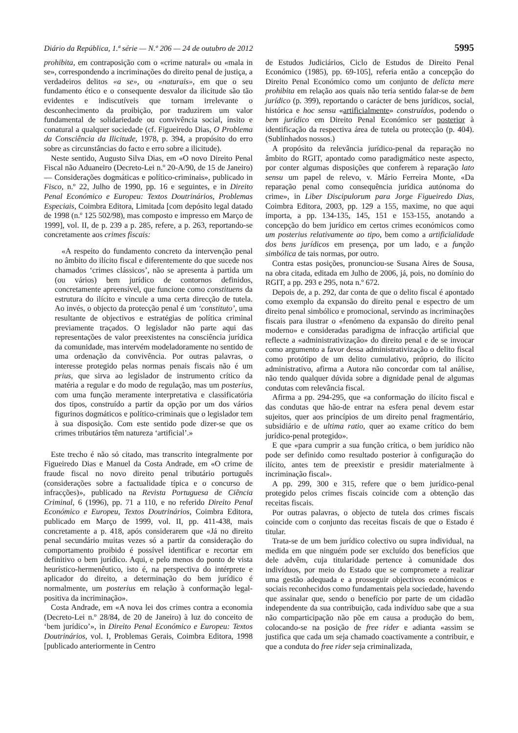Diário da República, 1.ª série — N.º 206 — 24 de outubro de 2012 5995
prohibita, em contraposição com o «crime natural» ou «mala in se», correspondendo a incriminações do direito penal de justiça, a verdadeiros delitos «a se», ou «naturais», em que o seu fundamento ético e o consequente desvalor da ilicitude são tão evidentes e indiscutíveis que tornam irrelevante o desconhecimento da proibição, por traduzirem um valor fundamental de solidariedade ou convivência social, ínsito e conatural a qualquer sociedade (cf. Figueiredo Dias, O Problema da Consciência da Ilicitude, 1978, p. 394, a propósito do erro sobre as circunstâncias do facto e erro sobre a ilicitude).
Neste sentido, Augusto Silva Dias, em «O novo Direito Penal Fiscal não Aduaneiro (Decreto-Lei n.º 20-A/90, de 15 de Janeiro) — Considerações dogmáticas e político-criminais», publicado in Fisco, n.º 22, Julho de 1990, pp. 16 e seguintes, e in Direito Penal Económico e Europeu: Textos Doutrinários, Problemas Especiais, Coimbra Editora, Limitada [com depósito legal datado de 1998 (n.º 125 502/98), mas composto e impresso em Março de 1999], vol. II, de p. 239 a p. 285, refere, a p. 263, reportando-se concretamente aos crimes fiscais:
«A respeito do fundamento concreto da intervenção penal no âmbito do ilícito fiscal e diferentemente do que sucede nos chamados ‘crimes clássicos’, não se apresenta à partida um (ou vários) bem jurídico de contornos definidos, concretamente apreensível, que funcione como constituens da estrutura do ilícito e vincule a uma certa direcção de tutela. Ao invés, o objecto da protecção penal é um ‘constituto’, uma resultante de objectivos e estratégias de política criminal previamente traçados. O legislador não parte aqui das representações de valor preexistentes na consciência jurídica da comunidade, mas intervém modeladoramente no sentido de uma ordenação da convivência. Por outras palavras, o interesse protegido pelas normas penais fiscais não é um prius, que sirva ao legislador de instrumento crítico da matéria a regular e do modo de regulação, mas um posterius, com uma função meramente interpretativa e classificatória dos tipos, construído a partir da opção por um dos vários figurinos dogmáticos e político-criminais que o legislador tem à sua disposição. Com este sentido pode dizer-se que os crimes tributários têm natureza ‘artificial’.»
Este trecho é não só citado, mas transcrito integralmente por Figueiredo Dias e Manuel da Costa Andrade, em «O crime de fraude fiscal no novo direito penal tributário português (considerações sobre a factualidade típica e o concurso de infracções)», publicado na Revista Portuguesa de Ciência Criminal, 6 (1996), pp. 71 a 110, e no referido Direito Penal Económico e Europeu, Textos Doutrinários, Coimbra Editora, publicado em Março de 1999, vol. II, pp. 411-438, mais concretamente a p. 418, após considerarem que «Já no direito penal secundário muitas vezes só a partir da consideração do comportamento proibido é possível identificar e recortar em definitivo o bem jurídico. Aqui, e pelo menos do ponto de vista heurístico-hermenêutico, isto é, na perspectiva do intérprete e aplicador do direito, a determinação do bem jurídico é normalmente, um posterius em relação à conformação legal-positiva da incriminação».
Costa Andrade, em «A nova lei dos crimes contra a economia (Decreto-Lei n.º 28/84, de 20 de Janeiro) à luz do conceito de ‘bem jurídico’», in Direito Penal Económico e Europeu: Textos Doutrinários, vol. I, Problemas Gerais, Coimbra Editora, 1998 [publicado anteriormente in Centro
de Estudos Judiciários, Ciclo de Estudos de Direito Penal Económico (1985), pp. 69-105], referia então a concepção do Direito Penal Económico como um conjunto de delicta mere prohibita em relação aos quais não teria sentido falar-se de bem jurídico (p. 399), reportando o carácter de bens jurídicos, social, histórica e hoc sensu «artificialmente» construídos, podendo o bem jurídico em Direito Penal Económico ser posterior à identificação da respectiva área de tutela ou protecção (p. 404). (Sublinhados nossos.)
A propósito da relevância jurídico-penal da reparação no âmbito do RGIT, apontado como paradigmático neste aspecto, por conter algumas disposições que conferem à reparação lato sensu um papel de relevo, v. Mário Ferreira Monte, «Da reparação penal como consequência jurídica autónoma do crime», in Liber Discipulorum para Jorge Figueiredo Dias, Coimbra Editora, 2003, pp. 129 a 155, maxime, no que aqui importa, a pp. 134-135, 145, 151 e 153-155, anotando a concepção do bem jurídico em certos crimes económicos como um posterius relativamente ao tipo, bem como a artificialidade dos bens jurídicos em presença, por um lado, e a função simbólica de tais normas, por outro.
Contra estas posições, pronunciou-se Susana Aires de Sousa, na obra citada, editada em Julho de 2006, já, pois, no domínio do RGIT, a pp. 293 e 295, nota n.º 672.
Depois de, a p. 292, dar conta de que o delito fiscal é apontado como exemplo da expansão do direito penal e espectro de um direito penal simbólico e promocional, servindo as incriminações fiscais para ilustrar o «fenómeno da expansão do direito penal moderno» e consideradas paradigma de infracção artificial que reflecte a «administrativização» do direito penal e de se invocar como argumento a favor dessa administrativização o delito fiscal como protótipo de um delito cumulativo, próprio, do ilícito administrativo, afirma a Autora não concordar com tal análise, não tendo qualquer dúvida sobre a dignidade penal de algumas condutas com relevância fiscal.
Afirma a pp. 294-295, que «a conformação do ilícito fiscal e das condutas que hão-de entrar na esfera penal devem estar sujeitos, quer aos princípios de um direito penal fragmentário, subsidiário e de ultima ratio, quer ao exame crítico do bem jurídico-penal protegido».
E que «para cumprir a sua função crítica, o bem jurídico não pode ser definido como resultado posterior à configuração do ilícito, antes tem de preexistir e presidir materialmente à incriminação fiscal».
A pp. 299, 300 e 315, refere que o bem jurídico-penal protegido pelos crimes fiscais coincide com a obtenção das receitas fiscais.
Por outras palavras, o objecto de tutela dos crimes fiscais coincide com o conjunto das receitas fiscais de que o Estado é titular.
Trata-se de um bem jurídico colectivo ou supra individual, na medida em que ninguém pode ser excluído dos benefícios que dele advêm, cuja titularidade pertence à comunidade dos indivíduos, por meio do Estado que se compromete a realizar uma gestão adequada e a prosseguir objectivos económicos e sociais reconhecidos como fundamentais pela sociedade, havendo que assinalar que, sendo o benefício por parte de um cidadão independente da sua contribuição, cada indivíduo sabe que a sua não comparticipação não põe em causa a produção do bem, colocando-se na posição de free rider e adianta «assim se justifica que cada um seja chamado coactivamente a contribuir, e que a conduta do free rider seja criminalizada,